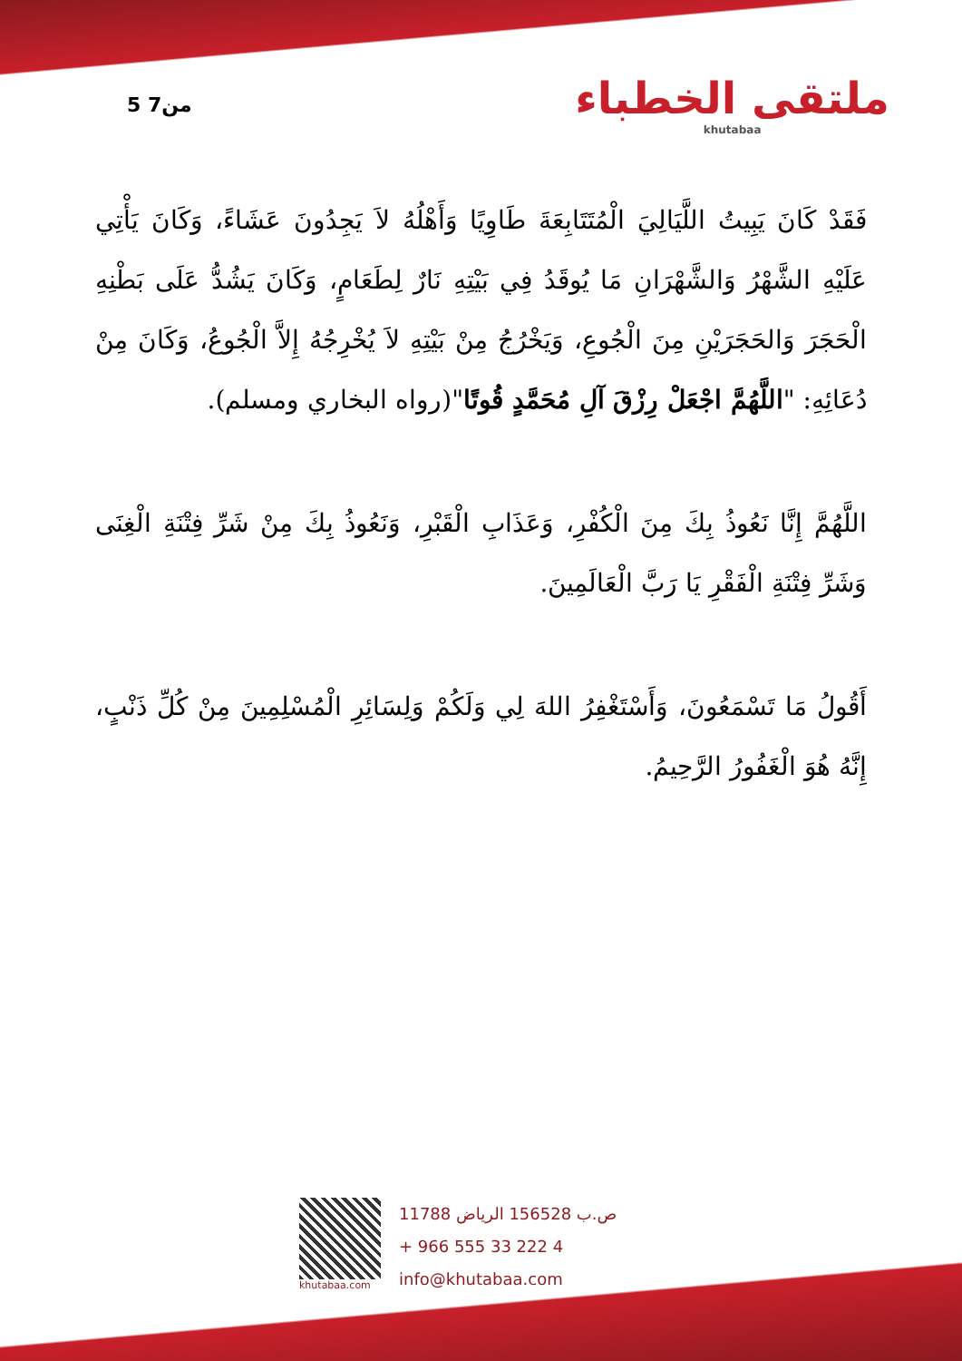5 من7
ملتقى الخطباء
khutabaa
فَقَدْ كَانَ يَبِيتُ اللَّيَالِيَ الْمُتَتَابِعَةَ طَاوِيًا وَأَهْلُهُ لاَ يَجِدُونَ عَشَاءً، وَكَانَ يَأْتِي عَلَيْهِ الشَّهْرُ وَالشَّهْرَانِ مَا يُوقَدُ فِي بَيْتِهِ نَارٌ لِطَعَامٍ، وَكَانَ يَشُدُّ عَلَى بَطْنِهِ الْحَجَرَ وَالحَجَرَيْنِ مِنَ الْجُوعِ، وَيَخْرُجُ مِنْ بَيْتِهِ لاَ يُخْرِجُهُ إِلاَّ الْجُوعُ، وَكَانَ مِنْ دُعَائِهِ: "اللَّهُمَّ اجْعَلْ رِزْقَ آلِ مُحَمَّدٍ قُوتًا"(رواه البخاري ومسلم).
اللَّهُمَّ إِنَّا نَعُوذُ بِكَ مِنَ الْكُفْرِ، وَعَذَابِ الْقَبْرِ، وَنَعُوذُ بِكَ مِنْ شَرِّ فِتْنَةِ الْغِنَى وَشَرِّ فِتْنَةِ الْفَقْرِ يَا رَبَّ الْعَالَمِينَ.
أَقُولُ مَا تَسْمَعُونَ، وَأَسْتَغْفِرُ اللهَ لِي وَلَكُمْ وَلِسَائِرِ الْمُسْلِمِينَ مِنْ كُلِّ ذَنْبٍ، إِنَّهُ هُوَ الْغَفُورُ الرَّحِيمُ.
khutabaa.com
ص.ب 156528 الرياض 11788
+ 966 555 33 222 4
info@khutabaa.com